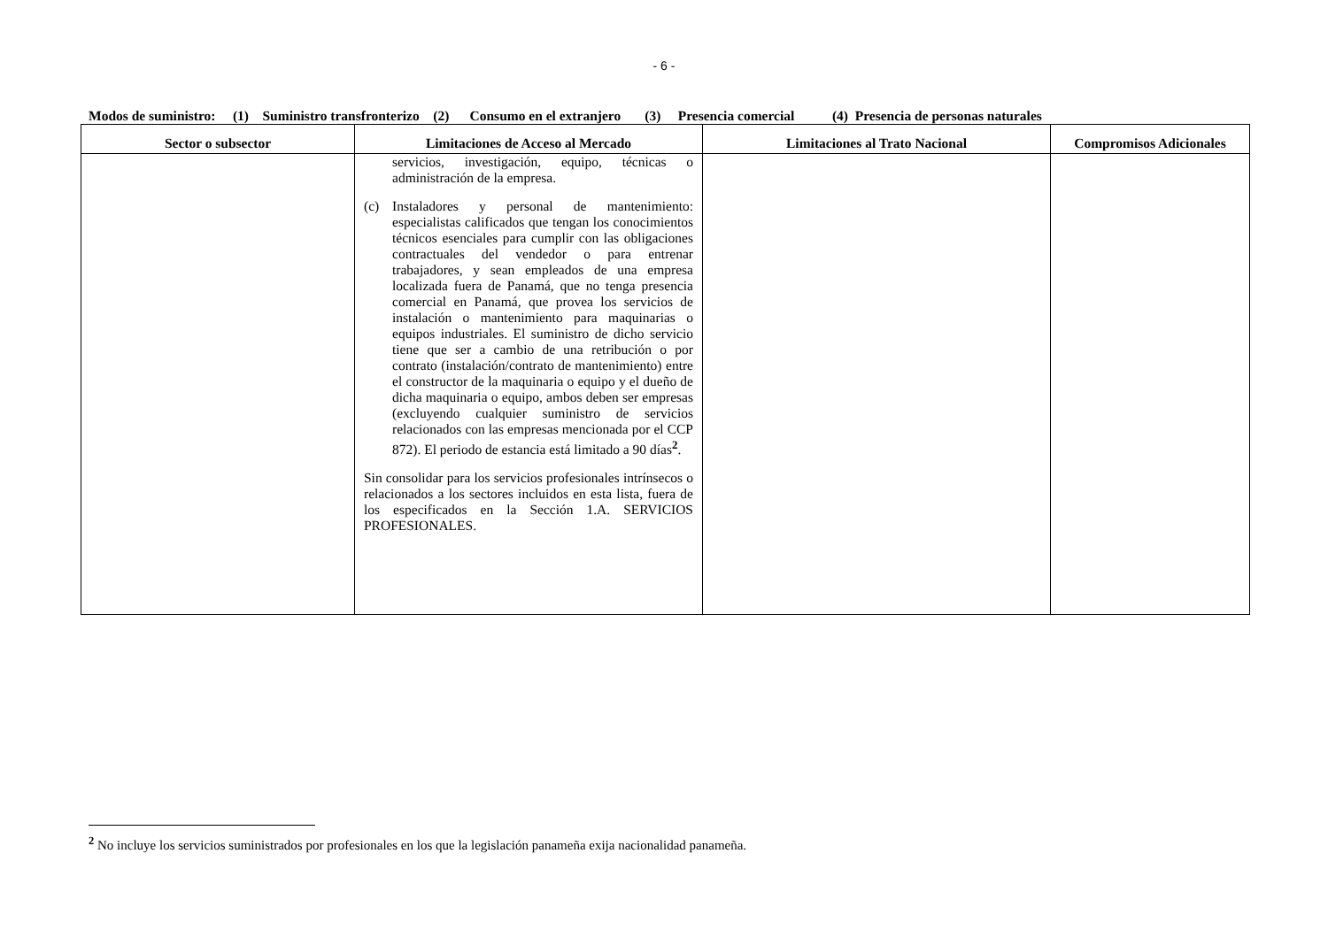- 6 -
Modos de suministro: (1) Suministro transfronterizo (2) Consumo en el extranjero (3) Presencia comercial (4) Presencia de personas naturales
| Sector o subsector | Limitaciones de Acceso al Mercado | Limitaciones al Trato Nacional | Compromisos Adicionales |
| --- | --- | --- | --- |
| | servicios, investigación, equipo, técnicas o administración de la empresa. (c) Instaladores y personal de mantenimiento: especialistas calificados que tengan los conocimientos técnicos esenciales para cumplir con las obligaciones contractuales del vendedor o para entrenar trabajadores, y sean empleados de una empresa localizada fuera de Panamá, que no tenga presencia comercial en Panamá, que provea los servicios de instalación o mantenimiento para maquinarias o equipos industriales. El suministro de dicho servicio tiene que ser a cambio de una retribución o por contrato (instalación/contrato de mantenimiento) entre el constructor de la maquinaria o equipo y el dueño de dicha maquinaria o equipo, ambos deben ser empresas (excluyendo cualquier suministro de servicios relacionados con las empresas mencionada por el CCP 872). El periodo de estancia está limitado a 90 días<sup>2</sup>. Sin consolidar para los servicios profesionales intrínsecos o relacionados a los sectores incluidos en esta lista, fuera de los especificados en la Sección 1.A. SERVICIOS PROFESIONALES. | | |
<sup>2</sup> No incluye los servicios suministrados por profesionales en los que la legislación panameña exija nacionalidad panameña.